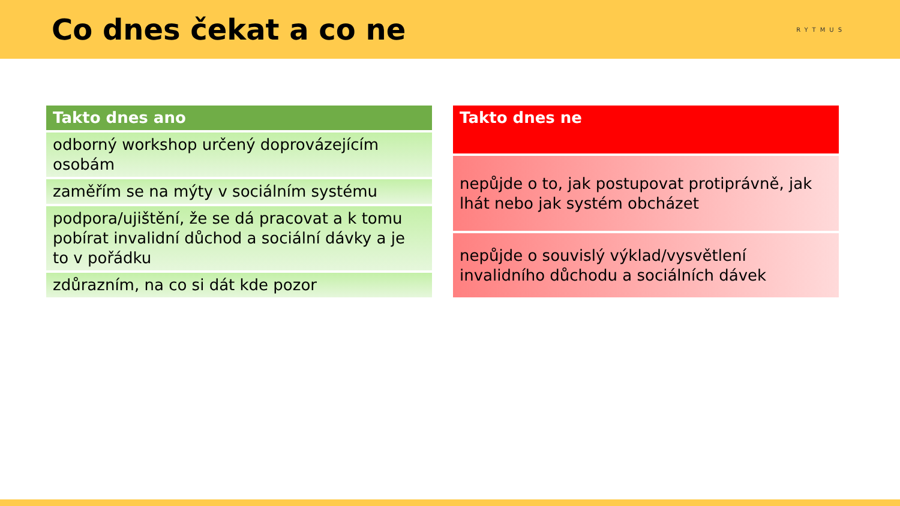Co dnes čekat a co ne
RYTMUS
| Takto dnes ano |
| --- |
| odborný workshop určený doprovázejícím osobám |
| zaměřím se na mýty v sociálním systému |
| podpora/ujištění, že se dá pracovat a k tomu pobírat invalidní důchod a sociální dávky a je to v pořádku |
| zdůrazním, na co si dát kde pozor |
| Takto dnes ne |
| --- |
| nepůjde o to, jak postupovat protiprávně, jak lhát nebo jak systém obcházet |
| nepůjde o souvislý výklad/vysvětlení invalidního důchodu a sociálních dávek |